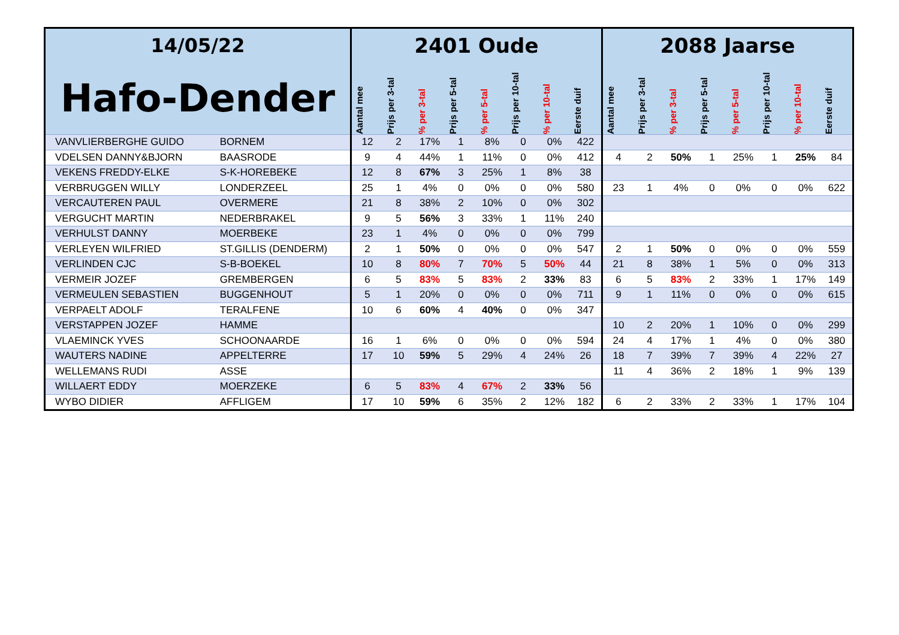| 14/05/22 | | 2401 Oude | | | | | | | | 2088 Jaarse | | | | | | | |
| --- | --- | --- | --- | --- | --- | --- | --- | --- | --- | --- | --- | --- | --- | --- | --- | --- | --- |
| Hafo-Dender | | Aantal mee | Prijs per 3-tal | % per 3-tal | Prijs per 5-tal | % per 5-tal | Prijs per 10-tal | % per 10-tal | Eerste duif | Aantal mee | Prijs per 3-tal | % per 3-tal | Prijs per 5-tal | % per 5-tal | Prijs per 10-tal | % per 10-tal | Eerste duif |
| VANVLIERBERGHE GUIDO | BORNEM | 12 | 2 | 17% | 1 | 8% | 0 | 0% | 422 | | | | | | | | |
| VDELSEN DANNY&BJORN | BAASRODE | 9 | 4 | 44% | 1 | 11% | 0 | 0% | 412 | 4 | 2 | 50% | 1 | 25% | 1 | 25% | 84 |
| VEKENS FREDDY-ELKE | S-K-HOREBEKE | 12 | 8 | 67% | 3 | 25% | 1 | 8% | 38 | | | | | | | | |
| VERBRUGGEN WILLY | LONDERZEEL | 25 | 1 | 4% | 0 | 0% | 0 | 0% | 580 | 23 | 1 | 4% | 0 | 0% | 0 | 0% | 622 |
| VERCAUTEREN PAUL | OVERMERE | 21 | 8 | 38% | 2 | 10% | 0 | 0% | 302 | | | | | | | | |
| VERGUCHT MARTIN | NEDERBRAKEL | 9 | 5 | 56% | 3 | 33% | 1 | 11% | 240 | | | | | | | | |
| VERHULST DANNY | MOERBEKE | 23 | 1 | 4% | 0 | 0% | 0 | 0% | 799 | | | | | | | | |
| VERLEYEN WILFRIED | ST.GILLIS (DENDERM) | 2 | 1 | 50% | 0 | 0% | 0 | 0% | 547 | 2 | 1 | 50% | 0 | 0% | 0 | 0% | 559 |
| VERLINDEN CJC | S-B-BOEKEL | 10 | 8 | 80% | 7 | 70% | 5 | 50% | 44 | 21 | 8 | 38% | 1 | 5% | 0 | 0% | 313 |
| VERMEIR JOZEF | GREMBERGEN | 6 | 5 | 83% | 5 | 83% | 2 | 33% | 83 | 6 | 5 | 83% | 2 | 33% | 1 | 17% | 149 |
| VERMEULEN SEBASTIEN | BUGGENHOUT | 5 | 1 | 20% | 0 | 0% | 0 | 0% | 711 | 9 | 1 | 11% | 0 | 0% | 0 | 0% | 615 |
| VERPAELT ADOLF | TERALFENE | 10 | 6 | 60% | 4 | 40% | 0 | 0% | 347 | | | | | | | | |
| VERSTAPPEN JOZEF | HAMME | | | | | | | | | 10 | 2 | 20% | 1 | 10% | 0 | 0% | 299 |
| VLAEMINCK YVES | SCHOONAARDE | 16 | 1 | 6% | 0 | 0% | 0 | 0% | 594 | 24 | 4 | 17% | 1 | 4% | 0 | 0% | 380 |
| WAUTERS NADINE | APPELTERRE | 17 | 10 | 59% | 5 | 29% | 4 | 24% | 26 | 18 | 7 | 39% | 7 | 39% | 4 | 22% | 27 |
| WELLEMANS RUDI | ASSE | | | | | | | | | 11 | 4 | 36% | 2 | 18% | 1 | 9% | 139 |
| WILLAERT EDDY | MOERZEKE | 6 | 5 | 83% | 4 | 67% | 2 | 33% | 56 | | | | | | | | |
| WYBO DIDIER | AFFLIGEM | 17 | 10 | 59% | 6 | 35% | 2 | 12% | 182 | 6 | 2 | 33% | 2 | 33% | 1 | 17% | 104 |